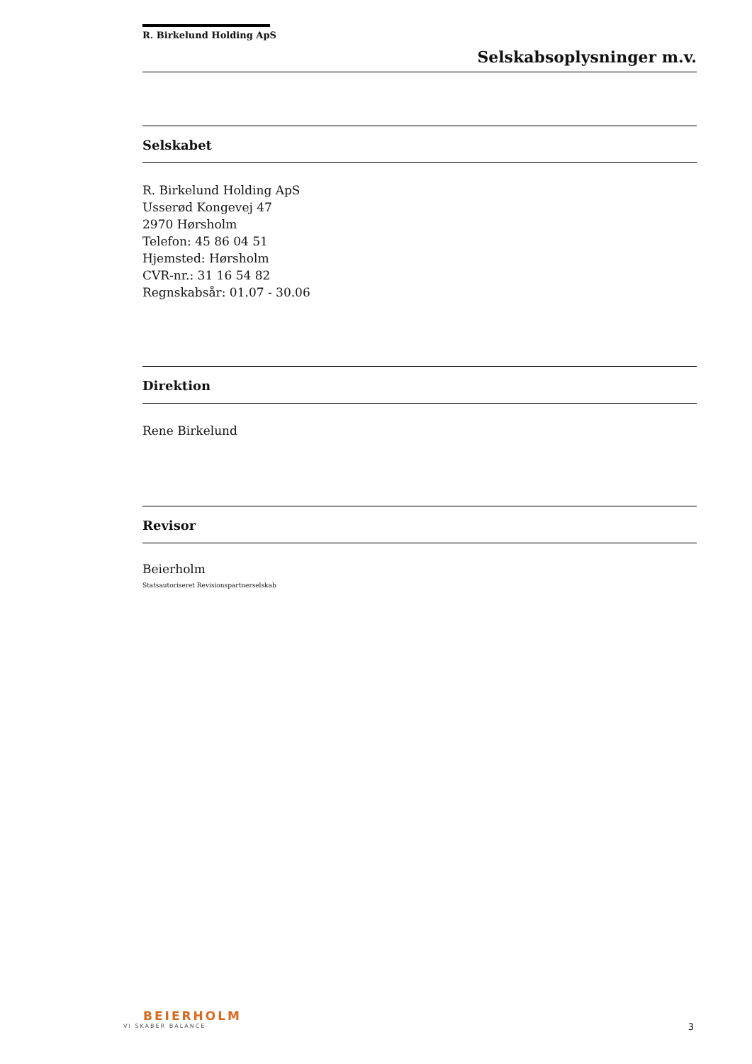R. Birkelund Holding ApS
Selskabsoplysninger m.v.
Selskabet
R. Birkelund Holding ApS
Usserød Kongevej 47
2970 Hørsholm
Telefon: 45 86 04 51
Hjemsted: Hørsholm
CVR-nr.: 31 16 54 82
Regnskabsår: 01.07 - 30.06
Direktion
Rene Birkelund
Revisor
Beierholm
Statsautoriseret Revisionspartnerselskab
BEIERHOLM
VI SKABER BALANCE
3